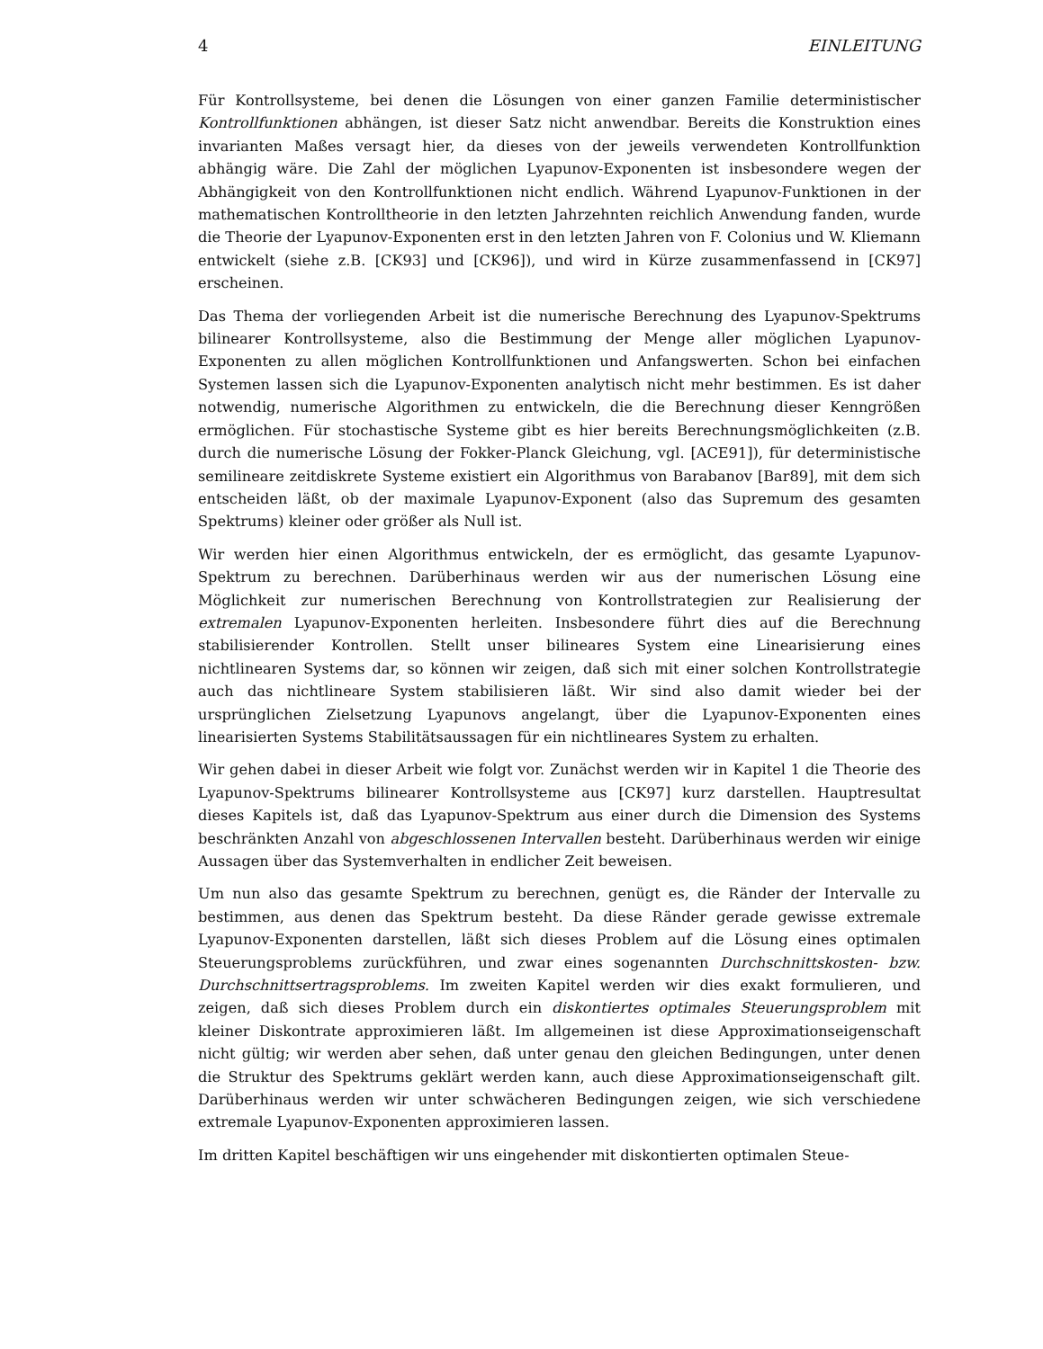4 EINLEITUNG
Für Kontrollsysteme, bei denen die Lösungen von einer ganzen Familie deterministischer Kontrollfunktionen abhängen, ist dieser Satz nicht anwendbar. Bereits die Konstruktion eines invarianten Maßes versagt hier, da dieses von der jeweils verwendeten Kontrollfunktion abhängig wäre. Die Zahl der möglichen Lyapunov-Exponenten ist insbesondere wegen der Abhängigkeit von den Kontrollfunktionen nicht endlich. Während Lyapunov-Funktionen in der mathematischen Kontrolltheorie in den letzten Jahrzehnten reichlich Anwendung fanden, wurde die Theorie der Lyapunov-Exponenten erst in den letzten Jahren von F. Colonius und W. Kliemann entwickelt (siehe z.B. [CK93] und [CK96]), und wird in Kürze zusammenfassend in [CK97] erscheinen.
Das Thema der vorliegenden Arbeit ist die numerische Berechnung des Lyapunov-Spektrums bilinearer Kontrollsysteme, also die Bestimmung der Menge aller möglichen Lyapunov-Exponenten zu allen möglichen Kontrollfunktionen und Anfangswerten. Schon bei einfachen Systemen lassen sich die Lyapunov-Exponenten analytisch nicht mehr bestimmen. Es ist daher notwendig, numerische Algorithmen zu entwickeln, die die Berechnung dieser Kenngrößen ermöglichen. Für stochastische Systeme gibt es hier bereits Berechnungsmöglichkeiten (z.B. durch die numerische Lösung der Fokker-Planck Gleichung, vgl. [ACE91]), für deterministische semilineare zeitdiskrete Systeme existiert ein Algorithmus von Barabanov [Bar89], mit dem sich entscheiden läßt, ob der maximale Lyapunov-Exponent (also das Supremum des gesamten Spektrums) kleiner oder größer als Null ist.
Wir werden hier einen Algorithmus entwickeln, der es ermöglicht, das gesamte Lyapunov-Spektrum zu berechnen. Darüberhinaus werden wir aus der numerischen Lösung eine Möglichkeit zur numerischen Berechnung von Kontrollstrategien zur Realisierung der extremalen Lyapunov-Exponenten herleiten. Insbesondere führt dies auf die Berechnung stabilisierender Kontrollen. Stellt unser bilineares System eine Linearisierung eines nichtlinearen Systems dar, so können wir zeigen, daß sich mit einer solchen Kontrollstrategie auch das nichtlineare System stabilisieren läßt. Wir sind also damit wieder bei der ursprünglichen Zielsetzung Lyapunovs angelangt, über die Lyapunov-Exponenten eines linearisierten Systems Stabilitätsaussagen für ein nichtlineares System zu erhalten.
Wir gehen dabei in dieser Arbeit wie folgt vor. Zunächst werden wir in Kapitel 1 die Theorie des Lyapunov-Spektrums bilinearer Kontrollsysteme aus [CK97] kurz darstellen. Hauptresultat dieses Kapitels ist, daß das Lyapunov-Spektrum aus einer durch die Dimension des Systems beschränkten Anzahl von abgeschlossenen Intervallen besteht. Darüberhinaus werden wir einige Aussagen über das Systemverhalten in endlicher Zeit beweisen.
Um nun also das gesamte Spektrum zu berechnen, genügt es, die Ränder der Intervalle zu bestimmen, aus denen das Spektrum besteht. Da diese Ränder gerade gewisse extremale Lyapunov-Exponenten darstellen, läßt sich dieses Problem auf die Lösung eines optimalen Steuerungsproblems zurückführen, und zwar eines sogenannten Durchschnittskosten- bzw. Durchschnittsertragsproblems. Im zweiten Kapitel werden wir dies exakt formulieren, und zeigen, daß sich dieses Problem durch ein diskontiertes optimales Steuerungsproblem mit kleiner Diskontrate approximieren läßt. Im allgemeinen ist diese Approximationseigenschaft nicht gültig; wir werden aber sehen, daß unter genau den gleichen Bedingungen, unter denen die Struktur des Spektrums geklärt werden kann, auch diese Approximationseigenschaft gilt. Darüberhinaus werden wir unter schwächeren Bedingungen zeigen, wie sich verschiedene extremale Lyapunov-Exponenten approximieren lassen.
Im dritten Kapitel beschäftigen wir uns eingehender mit diskontierten optimalen Steue-